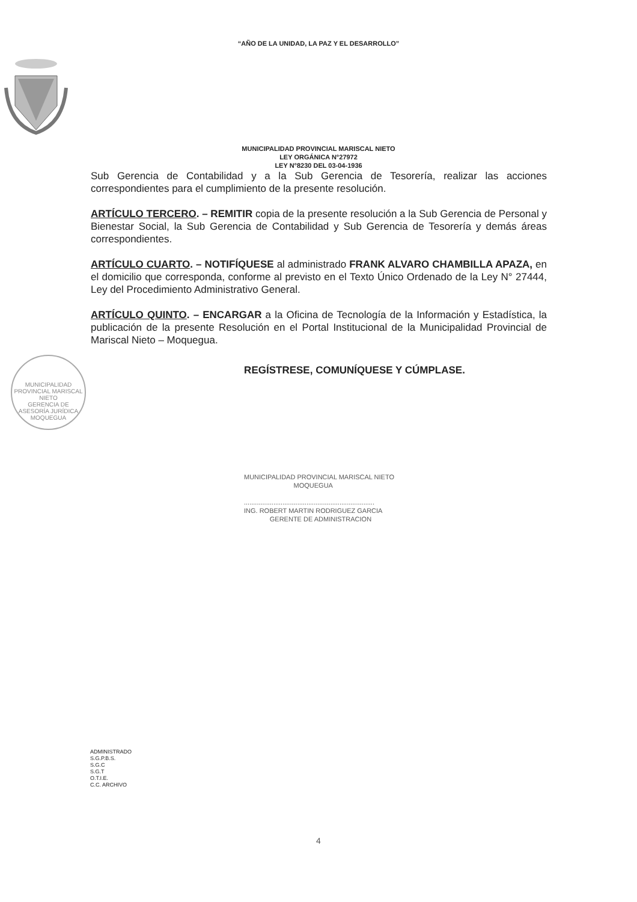“AÑO DE LA UNIDAD, LA PAZ Y EL DESARROLLO”
MUNICIPALIDAD PROVINCIAL MARISCAL NIETO
LEY ORGÁNICA N°27972
LEY N°8230 DEL 03-04-1936
Sub Gerencia de Contabilidad y a la Sub Gerencia de Tesorería, realizar las acciones correspondientes para el cumplimiento de la presente resolución.
ARTÍCULO TERCERO. – REMITIR copia de la presente resolución a la Sub Gerencia de Personal y Bienestar Social, la Sub Gerencia de Contabilidad y Sub Gerencia de Tesorería y demás áreas correspondientes.
ARTÍCULO CUARTO. – NOTIFÍQUESE al administrado FRANK ALVARO CHAMBILLA APAZA, en el domicilio que corresponda, conforme al previsto en el Texto Único Ordenado de la Ley N° 27444, Ley del Procedimiento Administrativo General.
ARTÍCULO QUINTO. – ENCARGAR a la Oficina de Tecnología de la Información y Estadística, la publicación de la presente Resolución en el Portal Institucional de la Municipalidad Provincial de Mariscal Nieto – Moquegua.
REGÍSTRESE, COMUNÍQUESE Y CÚMPLASE.
MUNICIPALIDAD PROVINCIAL MARISCAL NIETO
GERENCIA DE ASESORÍA JURÍDICA
MOQUEGUA
MUNICIPALIDAD PROVINCIAL MARISCAL NIETO
MOQUEGUA
.......................................................................
ING. ROBERT MARTIN RODRIGUEZ GARCIA
GERENTE DE ADMINISTRACION
ADMINISTRADO
S.G.P.B.S.
S.G.C
S.G.T
O.T.I.E.
C.C. ARCHIVO
4